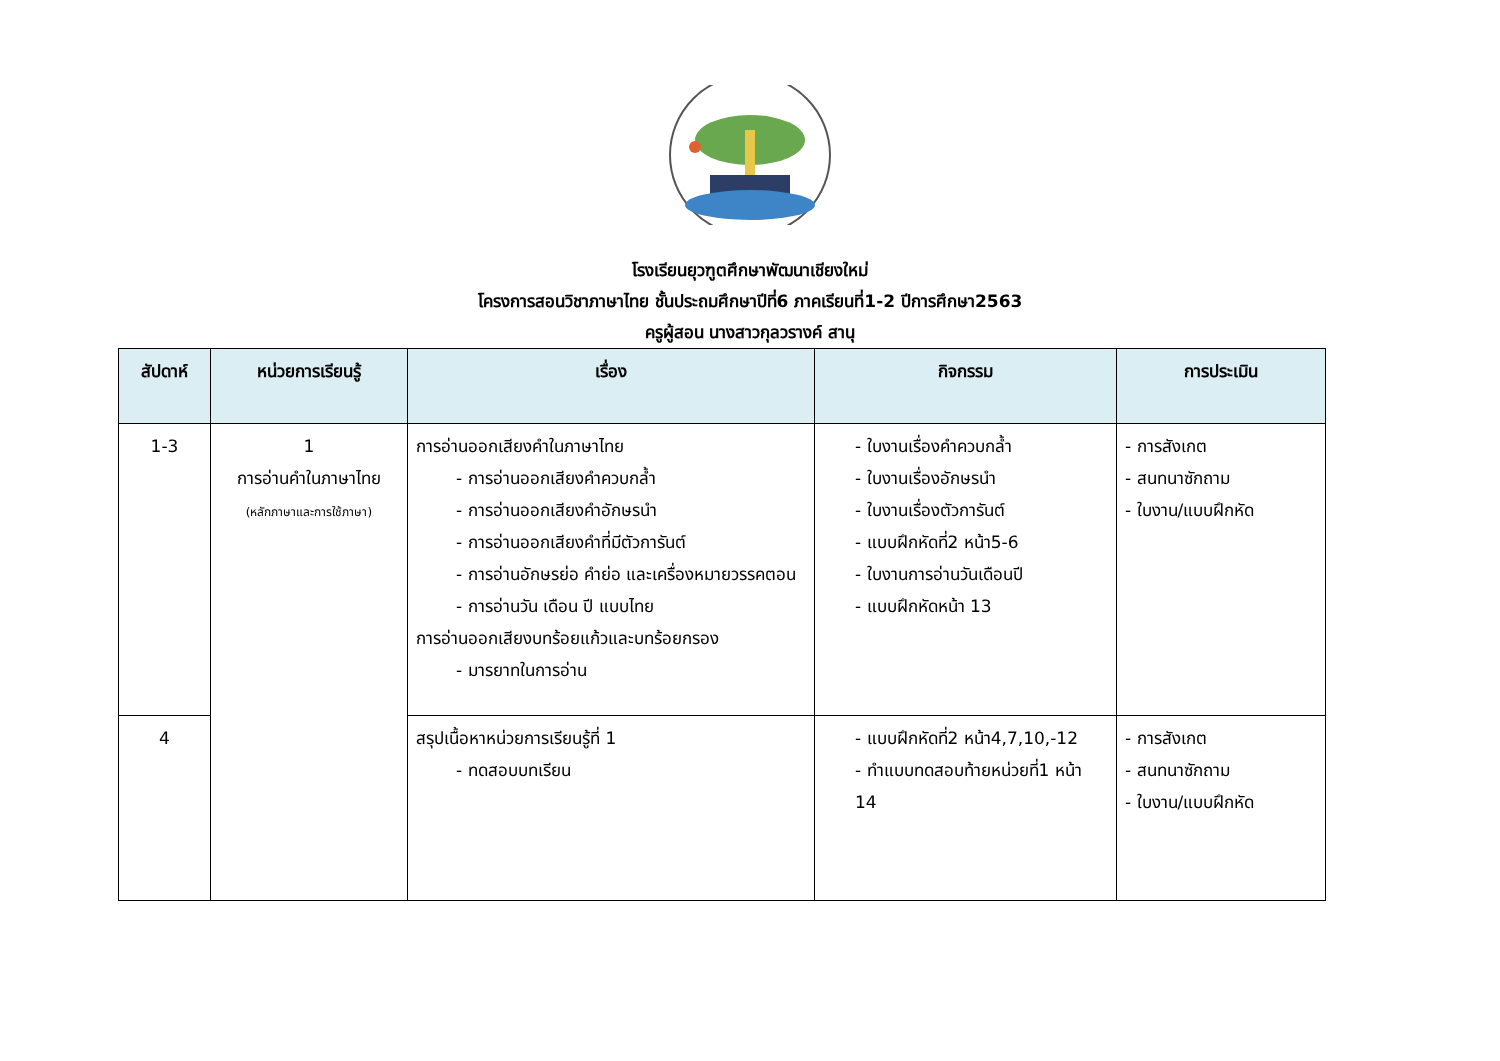โรงเรียนยุวฑูตศึกษาพัฒนาเชียงใหม่
โครงการสอนวิชาภาษาไทย ชั้นประถมศึกษาปีที่6 ภาคเรียนที่1-2 ปีการศึกษา2563
ครูผู้สอน นางสาวกุลวรางค์ สานุ
| สัปดาห์ | หน่วยการเรียนรู้ | เรื่อง | กิจกรรม | การประเมิน |
| --- | --- | --- | --- | --- |
| 1-3 | 1 การอ่านคำในภาษาไทย (หลักภาษาและการใช้ภาษา) | การอ่านออกเสียงคำในภาษาไทย - การอ่านออกเสียงคำควบกล้ำ - การอ่านออกเสียงคำอักษรนำ - การอ่านออกเสียงคำที่มีตัวการันต์ - การอ่านอักษรย่อ คำย่อ และเครื่องหมายวรรคตอน - การอ่านวัน เดือน ปี แบบไทย การอ่านออกเสียงบทร้อยแก้วและบทร้อยกรอง - มารยาทในการอ่าน | - ใบงานเรื่องคำควบกล้ำ - ใบงานเรื่องอักษรนำ - ใบงานเรื่องตัวการันต์ - แบบฝึกหัดที่2 หน้า5-6 - ใบงานการอ่านวันเดือนปี - แบบฝึกหัดหน้า 13 | - การสังเกต - สนทนาซักถาม - ใบงาน/แบบฝึกหัด |
| 4 | | สรุปเนื้อหาหน่วยการเรียนรู้ที่ 1 - ทดสอบบทเรียน | - แบบฝึกหัดที่2 หน้า4,7,10,-12 - ทำแบบทดสอบท้ายหน่วยที่1 หน้า 14 | - การสังเกต - สนทนาซักถาม - ใบงาน/แบบฝึกหัด |